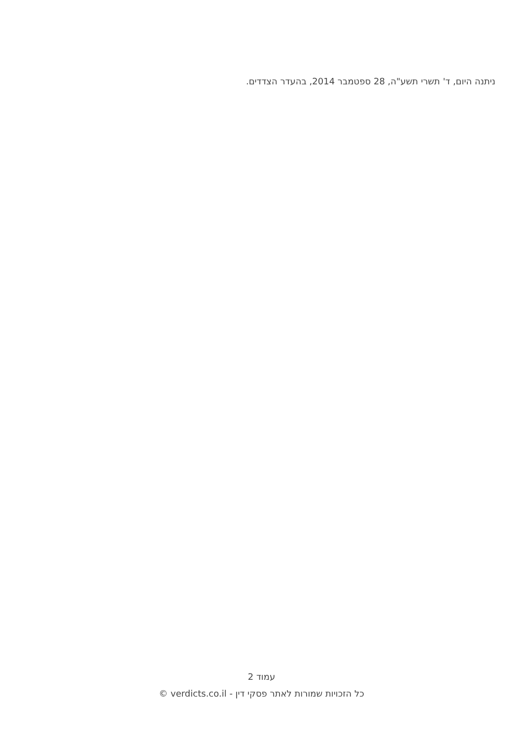ניתנה היום, ד' תשרי תשע"ה, 28 ספטמבר 2014, בהעדר הצדדים.
עמוד 2
כל הזכויות שמורות לאתר פסקי דין - verdicts.co.il ©